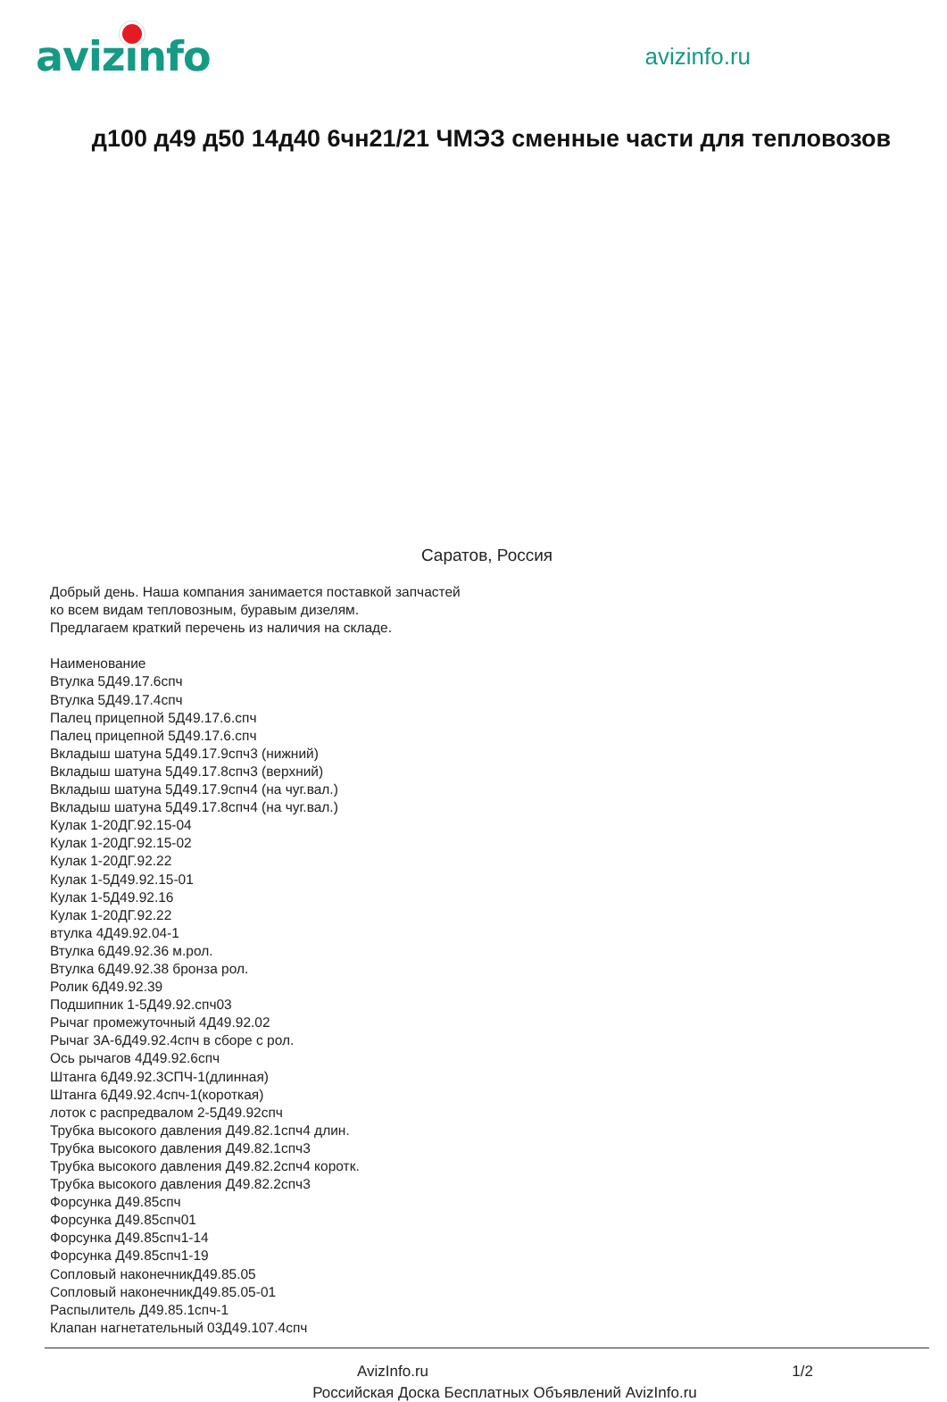avizinfo
avizinfo.ru
д100 д49 д50 14д40 6чн21/21 ЧМЭЗ сменные части для тепловозов
Саратов, Россия
Добрый день. Наша компания занимается поставкой запчастей
ко всем видам тепловозным, буравым дизелям.
Предлагаем краткий перечень из наличия на складе.
Наименование
Втулка 5Д49.17.6спч
Втулка 5Д49.17.4спч
Палец прицепной 5Д49.17.6.спч
Палец прицепной 5Д49.17.6.спч
Вкладыш шатуна 5Д49.17.9спч3 (нижний)
Вкладыш шатуна 5Д49.17.8спч3 (верхний)
Вкладыш шатуна 5Д49.17.9спч4 (на чуг.вал.)
Вкладыш шатуна 5Д49.17.8спч4 (на чуг.вал.)
Кулак 1-20ДГ.92.15-04
Кулак 1-20ДГ.92.15-02
Кулак 1-20ДГ.92.22
Кулак 1-5Д49.92.15-01
Кулак 1-5Д49.92.16
Кулак 1-20ДГ.92.22
втулка 4Д49.92.04-1
Втулка 6Д49.92.36 м.рол.
Втулка 6Д49.92.38 бронза рол.
Ролик 6Д49.92.39
Подшипник 1-5Д49.92.спч03
Рычаг промежуточный 4Д49.92.02
Рычаг 3А-6Д49.92.4спч в сборе с рол.
Ось рычагов 4Д49.92.6спч
Штанга 6Д49.92.3СПЧ-1(длинная)
Штанга 6Д49.92.4спч-1(короткая)
лоток с распредвалом 2-5Д49.92спч
Трубка высокого давления Д49.82.1спч4 длин.
Трубка высокого давления Д49.82.1спч3
Трубка высокого давления Д49.82.2спч4 коротк.
Трубка высокого давления Д49.82.2спч3
Форсунка Д49.85спч
Форсунка Д49.85спч01
Форсунка Д49.85спч1-14
Форсунка Д49.85спч1-19
Сопловый наконечникД49.85.05
Сопловый наконечникД49.85.05-01
Распылитель Д49.85.1спч-1
Клапан нагнетательный 03Д49.107.4спч
AvizInfo.ru 1/2
Российская Доска Бесплатных Объявлений AvizInfo.ru